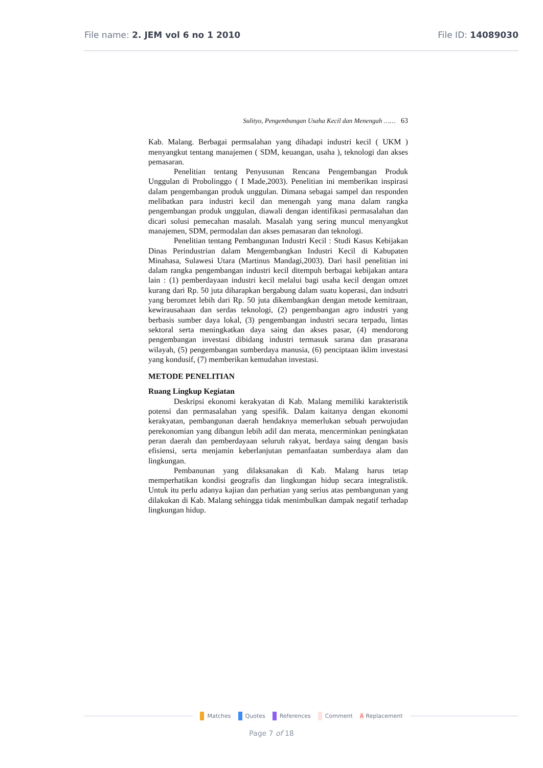File name: 2. JEM vol 6 no 1 2010 File ID: 14089030
Sulityo, Pengembangan Usaha Kecil dan Menengah …… 63
Kab. Malang. Berbagai permsalahan yang dihadapi industri kecil ( UKM ) menyangkut tentang manajemen ( SDM, keuangan, usaha ), teknologi dan akses pemasaran.
Penelitian tentang Penyusunan Rencana Pengembangan Produk Unggulan di Probolinggo ( I Made,2003). Penelitian ini memberikan inspirasi dalam pengembangan produk unggulan. Dimana sebagai sampel dan responden melibatkan para industri kecil dan menengah yang mana dalam rangka pengembangan produk unggulan, diawali dengan identifikasi permasalahan dan dicari solusi pemecahan masalah. Masalah yang sering muncul menyangkut manajemen, SDM, permodalan dan akses pemasaran dan teknologi.
Penelitian tentang Pembangunan Industri Kecil : Studi Kasus Kebijakan Dinas Perindustrian dalam Mengembangkan Industri Kecil di Kabupaten Minahasa, Sulawesi Utara (Martinus Mandagi,2003). Dari hasil penelitian ini dalam rangka pengembangan industri kecil ditempuh berbagai kebijakan antara lain : (1) pemberdayaan industri kecil melalui bagi usaha kecil dengan omzet kurang dari Rp. 50 juta diharapkan bergabung dalam suatu koperasi, dan indsutri yang beromzet lebih dari Rp. 50 juta dikembangkan dengan metode kemitraan, kewirausahaan dan serdas teknologi, (2) pengembangan agro industri yang berbasis sumber daya lokal, (3) pengembangan industri secara terpadu, lintas sektoral serta meningkatkan daya saing dan akses pasar, (4) mendorong pengembangan investasi dibidang industri termasuk sarana dan prasarana wilayah, (5) pengembangan sumberdaya manusia, (6) penciptaan iklim investasi yang kondusif, (7) memberikan kemudahan investasi.
METODE PENELITIAN
Ruang Lingkup Kegiatan
Deskripsi ekonomi kerakyatan di Kab. Malang memiliki karakteristik potensi dan permasalahan yang spesifik. Dalam kaitanya dengan ekonomi kerakyatan, pembangunan daerah hendaknya memerlukan sebuah perwujudan perekonomian yang dibangun lebih adil dan merata, mencerminkan peningkatan peran daerah dan pemberdayaan seluruh rakyat, berdaya saing dengan basis efisiensi, serta menjamin keberlanjutan pemanfaatan sumberdaya alam dan lingkungan.
Pembanunan yang dilaksanakan di Kab. Malang harus tetap memperhatikan kondisi geografis dan lingkungan hidup secara integralistik. Untuk itu perlu adanya kajian dan perhatian yang serius atas pembangunan yang dilakukan di Kab. Malang sehingga tidak menimbulkan dampak negatif terhadap lingkungan hidup.
Matches Quotes References Comment A Replacement
Page 7 of 18